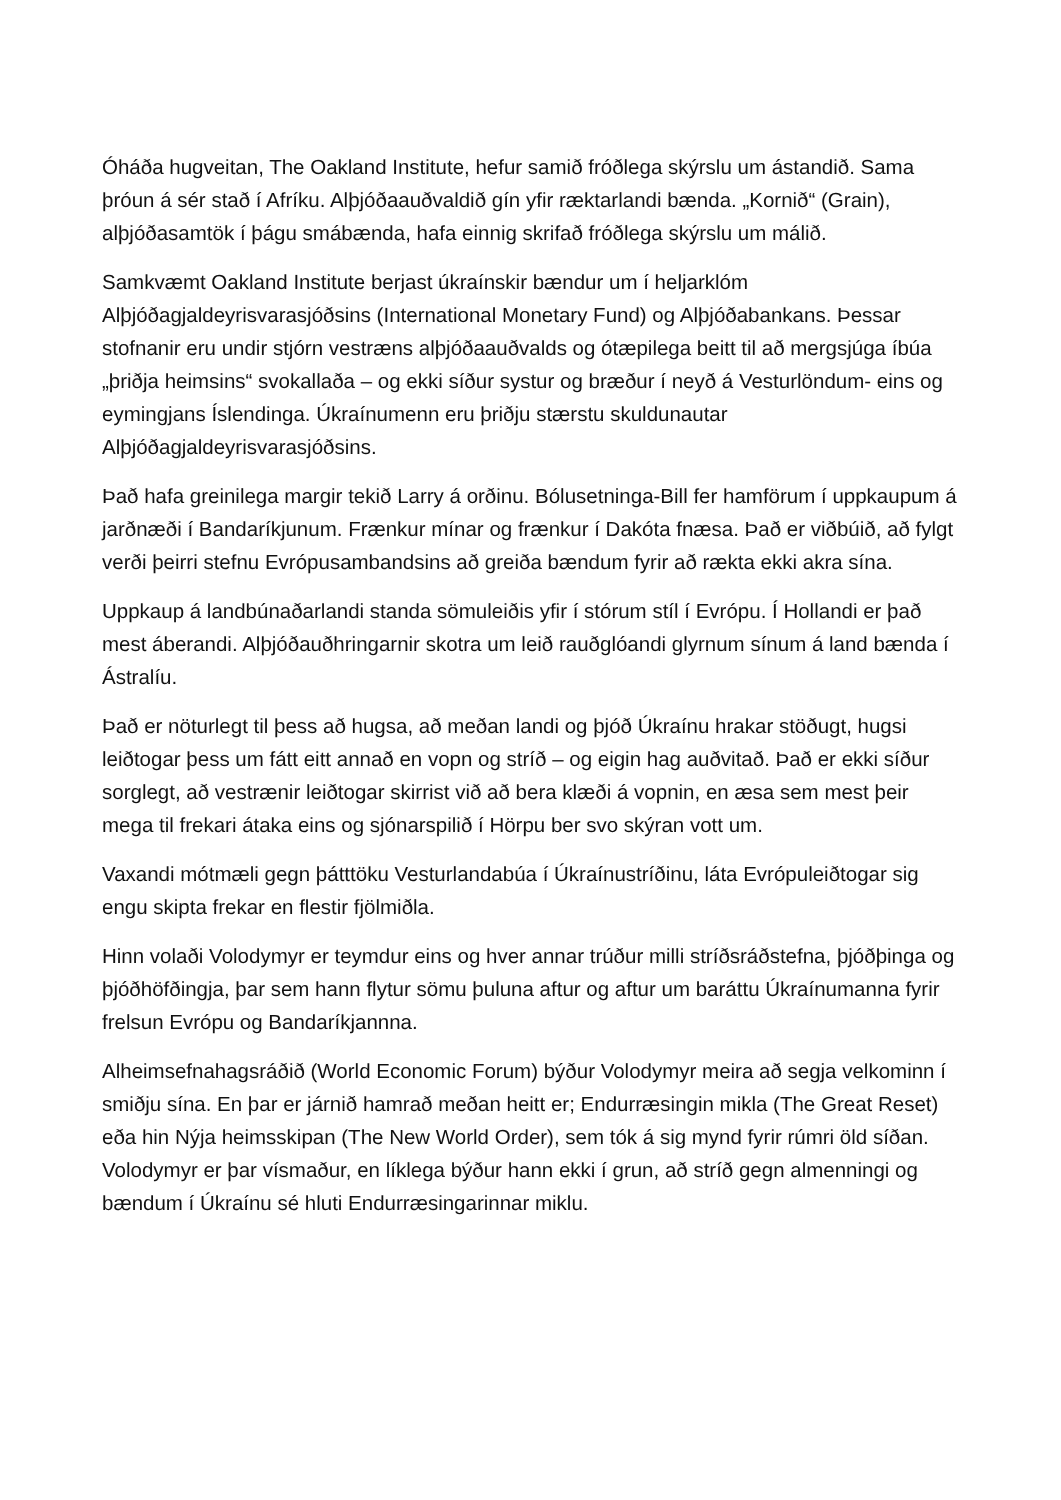Óháða hugveitan, The Oakland Institute, hefur samið fróðlega skýrslu um ástandið. Sama þróun á sér stað í Afríku. Alþjóðaauðvaldið gín yfir ræktarlandi bænda. „Kornið“ (Grain), alþjóðasamtök í þágu smábænda, hafa einnig skrifað fróðlega skýrslu um málið.
Samkvæmt Oakland Institute berjast úkraínskir bændur um í heljarklóm Alþjóðagjaldeyrisvarasjóðsins (International Monetary Fund) og Alþjóðabankans. Þessar stofnanir eru undir stjórn vestræns alþjóðaauðvalds og ótæpilega beitt til að mergsjúga íbúa „þriðja heimsins“ svokallaða – og ekki síður systur og bræður í neyð á Vesturlöndum- eins og eymingjans Íslendinga. Úkraínumenn eru þriðju stærstu skuldunautar Alþjóðagjaldeyrisvarasjóðsins.
Það hafa greinilega margir tekið Larry á orðinu. Bólusetninga-Bill fer hamförum í uppkaupum á jarðnæði í Bandaríkjunum. Frænkur mínar og frænkur í Dakóta fnæsa. Það er viðbúið, að fylgt verði þeirri stefnu Evrópusambandsins að greiða bændum fyrir að rækta ekki akra sína.
Uppkaup á landbúnaðarlandi standa sömuleiðis yfir í stórum stíl í Evrópu. Í Hollandi er það mest áberandi. Alþjóðauðhringarnir skotra um leið rauðglóandi glyrnum sínum á land bænda í Ástralíu.
Það er nöturlegt til þess að hugsa, að meðan landi og þjóð Úkraínu hrakar stöðugt, hugsi leiðtogar þess um fátt eitt annað en vopn og stríð – og eigin hag auðvitað. Það er ekki síður sorglegt, að vestrænir leiðtogar skirrist við að bera klæði á vopnin, en æsa sem mest þeir mega til frekari átaka eins og sjónarspilið í Hörpu ber svo skýran vott um.
Vaxandi mótmæli gegn þátttöku Vesturlandabúa í Úkraínustríðinu, láta Evrópuleiðtogar sig engu skipta frekar en flestir fjölmiðla.
Hinn volaði Volodymyr er teymdur eins og hver annar trúður milli stríðsráðstefna, þjóðþinga og þjóðhöfðingja, þar sem hann flytur sömu þuluna aftur og aftur um baráttu Úkraínumanna fyrir frelsun Evrópu og Bandaríkjannna.
Alheimsefnahagsráðið (World Economic Forum) býður Volodymyr meira að segja velkominn í smiðju sína. En þar er járnið hamrað meðan heitt er; Endurræsingin mikla (The Great Reset) eða hin Nýja heimsskipan (The New World Order), sem tók á sig mynd fyrir rúmri öld síðan. Volodymyr er þar vísmaður, en líklega býður hann ekki í grun, að stríð gegn almenningi og bændum í Úkraínu sé hluti Endurræsingarinnar miklu.